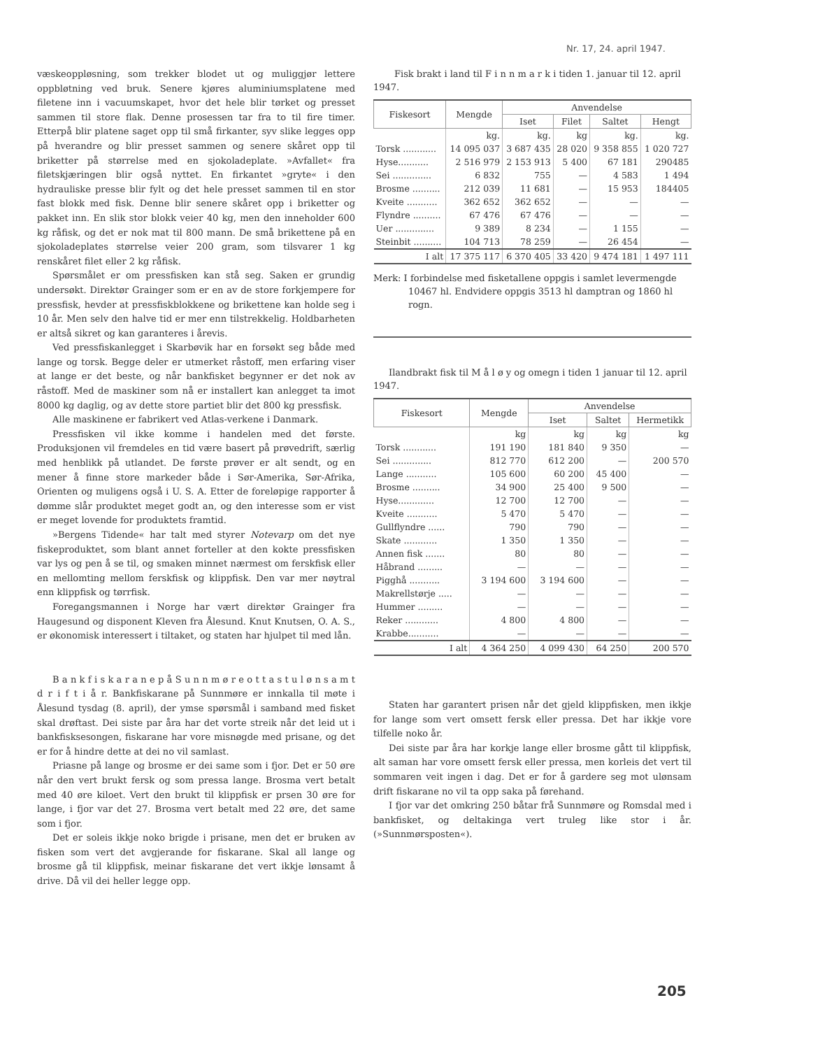Nr. 17, 24. april 1947.
væskeoppløsning, som trekker blodet ut og muliggjør lettere oppbløtning ved bruk. Senere kjøres aluminiumsplatene med filetene inn i vacuumskapet, hvor det hele blir tørket og presset sammen til store flak. Denne prosessen tar fra to til fire timer. Etterpå blir platene saget opp til små firkanter, syv slike legges opp på hverandre og blir presset sammen og senere skåret opp til briketter på størrelse med en sjokoladeplate. »Avfallet« fra filetskjæringen blir også nyttet. En firkantet »gryte« i den hydrauliske presse blir fylt og det hele presset sammen til en stor fast blokk med fisk. Denne blir senere skåret opp i briketter og pakket inn. En slik stor blokk veier 40 kg, men den inneholder 600 kg råfisk, og det er nok mat til 800 mann. De små brikettene på en sjokoladeplates størrelse veier 200 gram, som tilsvarer 1 kg renskåret filet eller 2 kg råfisk.
Spørsmålet er om pressfisken kan stå seg. Saken er grundig undersøkt. Direktør Grainger som er en av de store forkjempere for pressfisk, hevder at pressfiskblokkene og brikettene kan holde seg i 10 år. Men selv den halve tid er mer enn tilstrekkelig. Holdbarheten er altså sikret og kan garanteres i årevis.
Ved pressfiskanlegget i Skarbøvik har en forsøkt seg både med lange og torsk. Begge deler er utmerket råstoff, men erfaring viser at lange er det beste, og når bankfisket begynner er det nok av råstoff. Med de maskiner som nå er installert kan anlegget ta imot 8000 kg daglig, og av dette store partiet blir det 800 kg pressfisk.
Alle maskinene er fabrikert ved Atlas-verkene i Danmark.
Pressfisken vil ikke komme i handelen med det første. Produksjonen vil fremdeles en tid være basert på prøvedrift, særlig med henblikk på utlandet. De første prøver er alt sendt, og en mener å finne store markeder både i Sør-Amerika, Sør-Afrika, Orienten og muligens også i U. S. A. Etter de foreløpige rapporter å dømme slår produktet meget godt an, og den interesse som er vist er meget lovende for produktets framtid.
»Bergens Tidende« har talt med styrer Notevarp om det nye fiskeproduktet, som blant annet forteller at den kokte pressfisken var lys og pen å se til, og smaken minnet nærmest om ferskfisk eller en mellomting mellom ferskfisk og klippfisk. Den var mer nøytral enn klippfisk og tørrfisk.
Foregangsmannen i Norge har vært direktør Grainger fra Haugesund og disponent Kleven fra Ålesund. Knut Knutsen, O. A. S., er økonomisk interessert i tiltaket, og staten har hjulpet til med lån.
B a n k f i s k a r a n e p å S u n n m ø r e o t t a s t u l ø n s a m t d r i f t i å r. Bankfiskarane på Sunnmøre er innkalla til møte i Ålesund tysdag (8. april), der ymse spørsmål i samband med fisket skal drøftast. Dei siste par åra har det vorte streik når det leid ut i bankfisksesongen, fiskarane har vore misnøgde med prisane, og det er for å hindre dette at dei no vil samlast.
Priasne på lange og brosme er dei same som i fjor. Det er 50 øre når den vert brukt fersk og som pressa lange. Brosma vert betalt med 40 øre kiloet. Vert den brukt til klippfisk er prsen 30 øre for lange, i fjor var det 27. Brosma vert betalt med 22 øre, det same som i fjor.
Det er soleis ikkje noko brigde i prisane, men det er bruken av fisken som vert det avgjerande for fiskarane. Skal all lange og brosme gå til klippfisk, meinar fiskarane det vert ikkje lønsamt å drive. Då vil dei heller legge opp.
Fisk brakt i land til F i n n m a r k i tiden 1. januar til 12. april 1947.
| Fiskesort | Mengde | Anvendelse | | | |
| --- | --- | --- | --- | --- | --- |
| | | Iset | Filet | Saltet | Hengt |
| | kg. | kg. | kg | kg. | kg. |
| Torsk ............ | 14 095 037 | 3 687 435 | 28 020 | 9 358 855 | 1 020 727 |
| Hyse........... | 2 516 979 | 2 153 913 | 5 400 | 67 181 | 290485 |
| Sei .............. | 6 832 | 755 | — | 4 583 | 1 494 |
| Brosme .......... | 212 039 | 11 681 | — | 15 953 | 184405 |
| Kveite ........... | 362 652 | 362 652 | — | — | — |
| Flyndre .......... | 67 476 | 67 476 | — | — | — |
| Uer .............. | 9 389 | 8 234 | — | 1 155 | — |
| Steinbit .......... | 104 713 | 78 259 | — | 26 454 | — |
| I alt | 17 375 117 | 6 370 405 | 33 420 | 9 474 181 | 1 497 111 |
Merk: I forbindelse med fisketallene oppgis i samlet levermengde 10467 hl. Endvidere oppgis 3513 hl damptran og 1860 hl rogn.
Ilandbrakt fisk til M å l ø y og omegn i tiden 1 januar til 12. april 1947.
| Fiskesort | Mengde | Anvendelse | | |
| --- | --- | --- | --- | --- |
| | | Iset | Saltet | Hermetikk |
| | kg | kg | kg | kg |
| Torsk ............ | 191 190 | 181 840 | 9 350 | — |
| Sei .............. | 812 770 | 612 200 | — | 200 570 |
| Lange ........... | 105 600 | 60 200 | 45 400 | — |
| Brosme .......... | 34 900 | 25 400 | 9 500 | — |
| Hyse............. | 12 700 | 12 700 | — | — |
| Kveite ........... | 5 470 | 5 470 | — | — |
| Gullflyndre ...... | 790 | 790 | — | — |
| Skate ............ | 1 350 | 1 350 | — | — |
| Annen fisk ....... | 80 | 80 | — | — |
| Håbrand ......... | — | — | — | — |
| Pigghå ........... | 3 194 600 | 3 194 600 | — | — |
| Makrellstørje ..... | — | — | — | — |
| Hummer ......... | — | — | — | — |
| Reker ............ | 4 800 | 4 800 | — | — |
| Krabbe........... | — | — | — | — |
| I alt | 4 364 250 | 4 099 430 | 64 250 | 200 570 |
Staten har garantert prisen når det gjeld klippfisken, men ikkje for lange som vert omsett fersk eller pressa. Det har ikkje vore tilfelle noko år.
Dei siste par åra har korkje lange eller brosme gått til klippfisk, alt saman har vore omsett fersk eller pressa, men korleis det vert til sommaren veit ingen i dag. Det er for å gardere seg mot ulønsam drift fiskarane no vil ta opp saka på førehand.
I fjor var det omkring 250 båtar frå Sunnmøre og Romsdal med i bankfisket, og deltakinga vert truleg like stor i år. (»Sunnmørsposten«).
205